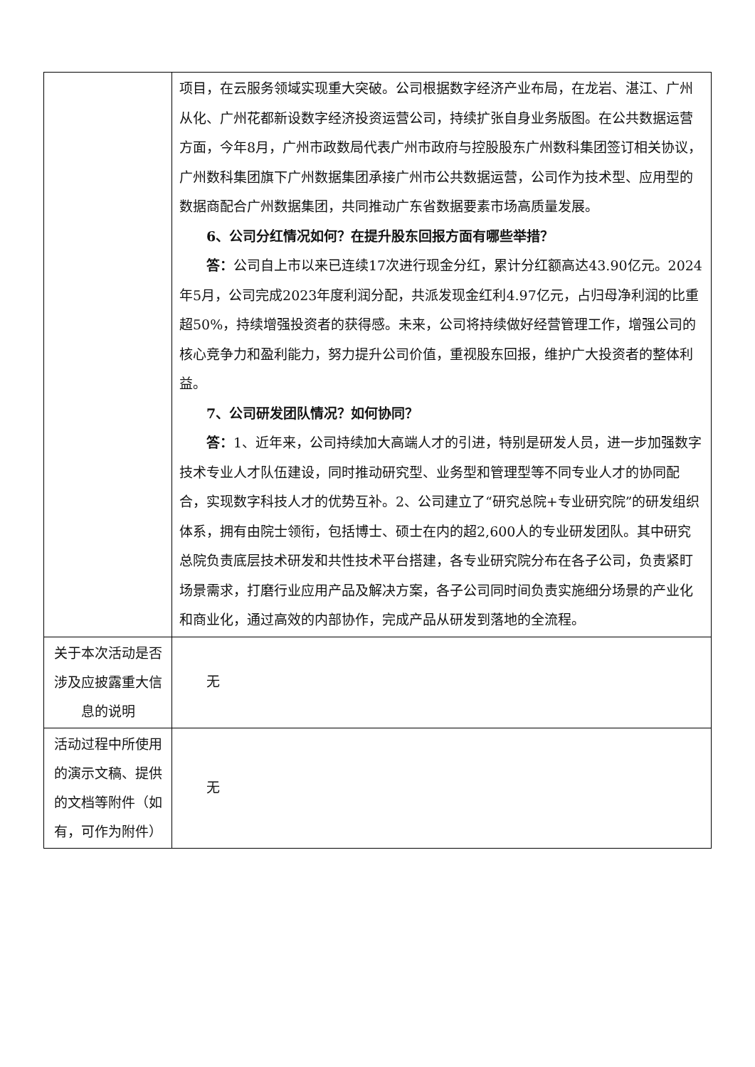| | 项目，在云服务领域实现重大突破。公司根据数字经济产业布局，在龙岩、湛江、广州从化、广州花都新设数字经济投资运营公司，持续扩张自身业务版图。在公共数据运营方面，今年8月，广州市政数局代表广州市政府与控股股东广州数科集团签订相关协议，广州数科集团旗下广州数据集团承接广州市公共数据运营，公司作为技术型、应用型的数据商配合广州数据集团，共同推动广东省数据要素市场高质量发展。 6、公司分红情况如何？在提升股东回报方面有哪些举措？ 答： 公司自上市以来已连续17次进行现金分红，累计分红额高达43.90亿元。2024年5月，公司完成2023年度利润分配，共派发现金红利4.97亿元，占归母净利润的比重超50%，持续增强投资者的获得感。未来，公司将持续做好经营管理工作，增强公司的核心竞争力和盈利能力，努力提升公司价值，重视股东回报，维护广大投资者的整体利益。 7、公司研发团队情况？如何协同？ 答： 1、近年来，公司持续加大高端人才的引进，特别是研发人员，进一步加强数字技术专业人才队伍建设，同时推动研究型、业务型和管理型等不同专业人才的协同配合，实现数字科技人才的优势互补。2、公司建立了“研究总院+专业研究院”的研发组织体系，拥有由院士领衔，包括博士、硕士在内的超2,600人的专业研发团队。其中研究总院负责底层技术研发和共性技术平台搭建，各专业研究院分布在各子公司，负责紧盯场景需求，打磨行业应用产品及解决方案，各子公司同时间负责实施细分场景的产业化和商业化，通过高效的内部协作，完成产品从研发到落地的全流程。 |
| 关于本次活动是否涉及应披露重大信息的说明 | 无 |
| 活动过程中所使用的演示文稿、提供的文档等附件（如有，可作为附件） | 无 |